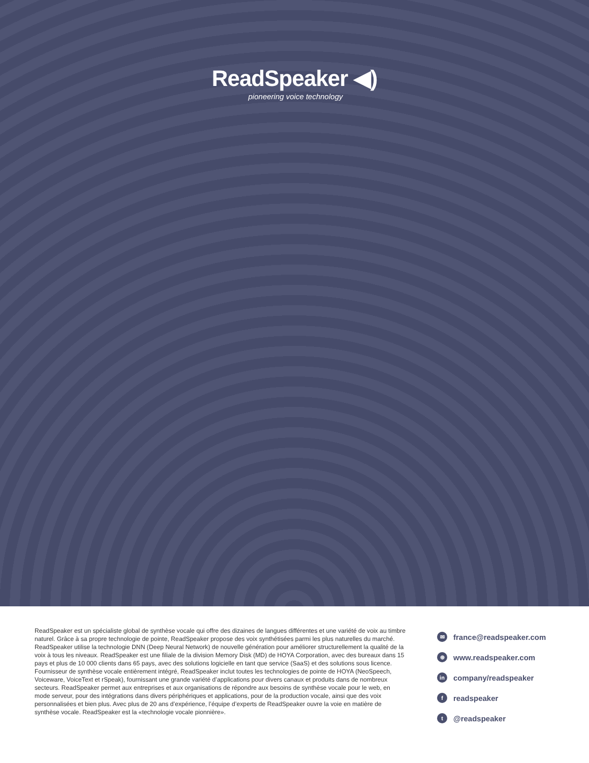ReadSpeaker ◀)
pioneering voice technology
ReadSpeaker est un spécialiste global de synthèse vocale qui offre des dizaines de langues différentes et une variété de voix au timbre naturel. Grâce à sa propre technologie de pointe, ReadSpeaker propose des voix synthétisées parmi les plus naturelles du marché. ReadSpeaker utilise la technologie DNN (Deep Neural Network) de nouvelle génération pour améliorer structurellement la qualité de la voix à tous les niveaux. ReadSpeaker est une filiale de la division Memory Disk (MD) de HOYA Corporation, avec des bureaux dans 15 pays et plus de 10 000 clients dans 65 pays, avec des solutions logicielle en tant que service (SaaS) et des solutions sous licence. Fournisseur de synthèse vocale entièrement intégré, ReadSpeaker inclut toutes les technologies de pointe de HOYA (NeoSpeech, Voiceware, VoiceText et rSpeak), fournissant une grande variété d’applications pour divers canaux et produits dans de nombreux secteurs. ReadSpeaker permet aux entreprises et aux organisations de répondre aux besoins de synthèse vocale pour le web, en mode serveur, pour des intégrations dans divers périphériques et applications, pour de la production vocale, ainsi que des voix personnalisées et bien plus. Avec plus de 20 ans d’expérience, l’équipe d’experts de ReadSpeaker ouvre la voie en matière de synthèse vocale. ReadSpeaker est la «technologie vocale pionnière».
✉ france@readspeaker.com
⊕ www.readspeaker.com
in company/readspeaker
freadspeaker
t @readspeaker